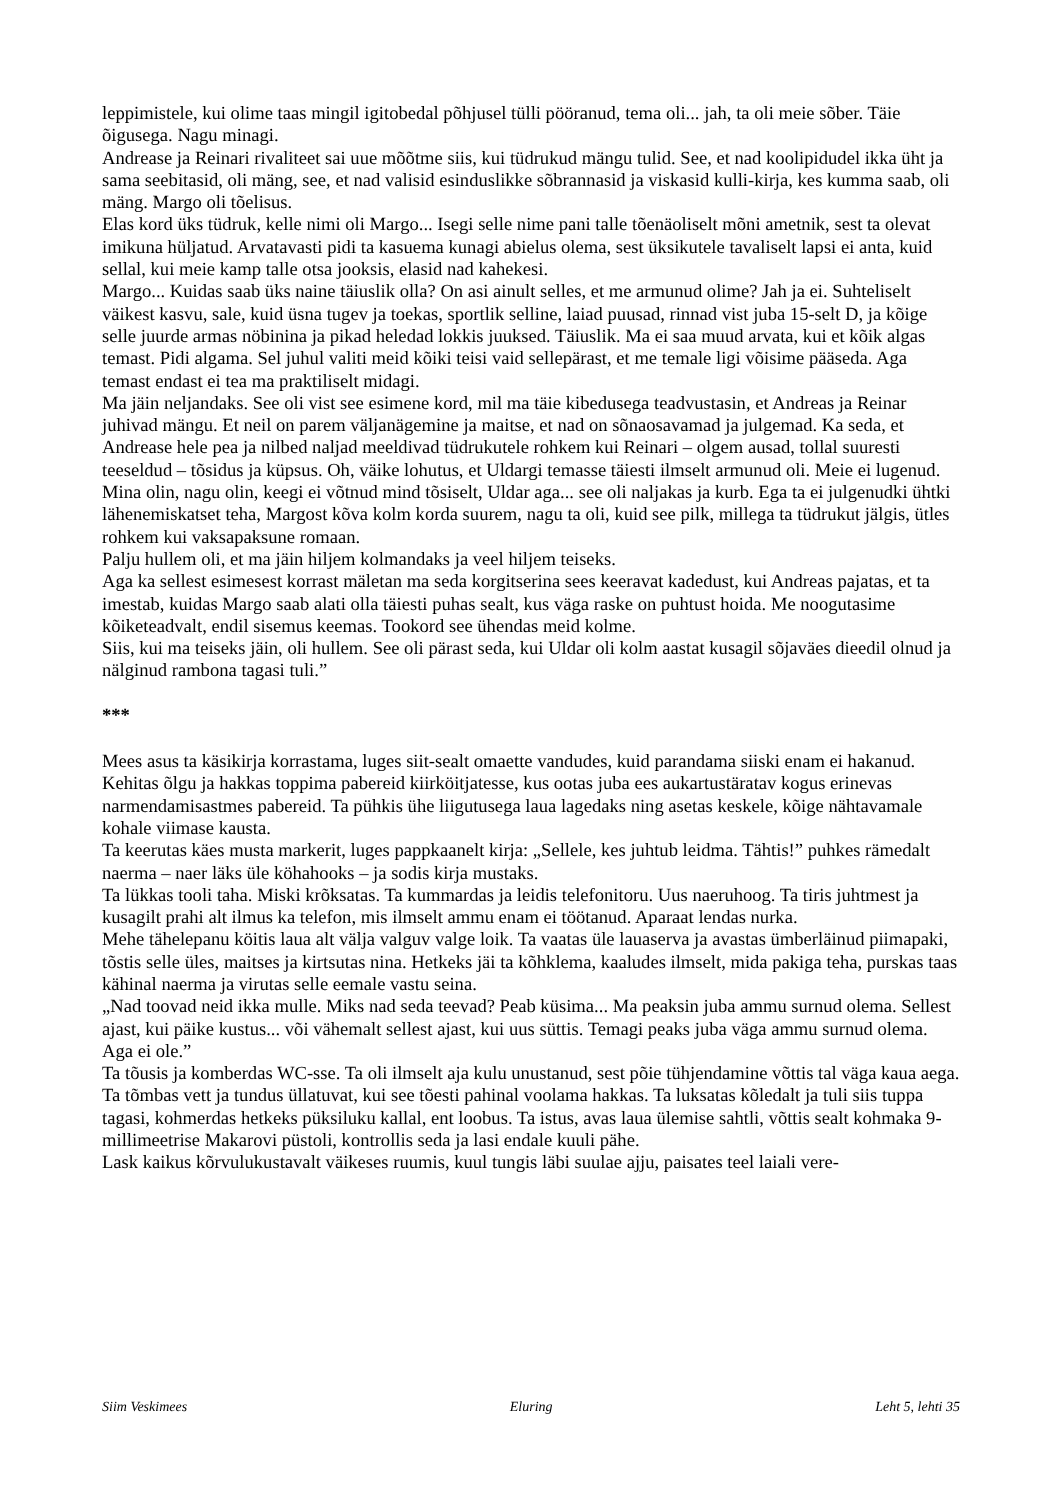leppimistele, kui olime taas mingil igitobedal põhjusel tülli pööranud, tema oli... jah, ta oli meie sõber. Täie õigusega. Nagu minagi.
Andrease ja Reinari rivaliteet sai uue mõõtme siis, kui tüdrukud mängu tulid. See, et nad koolipidudel ikka üht ja sama seebitasid, oli mäng, see, et nad valisid esinduslikke sõbrannasid ja viskasid kulli-kirja, kes kumma saab, oli mäng. Margo oli tõelisus.
Elas kord üks tüdruk, kelle nimi oli Margo... Isegi selle nime pani talle tõenäoliselt mõni ametnik, sest ta olevat imikuna hüljatud. Arvatavasti pidi ta kasuema kunagi abielus olema, sest üksikutele tavaliselt lapsi ei anta, kuid sellal, kui meie kamp talle otsa jooksis, elasid nad kahekesi.
Margo... Kuidas saab üks naine täiuslik olla? On asi ainult selles, et me armunud olime? Jah ja ei. Suhteliselt väikest kasvu, sale, kuid üsna tugev ja toekas, sportlik selline, laiad puusad, rinnad vist juba 15-selt D, ja kõige selle juurde armas nöbinina ja pikad heledad lokkis juuksed. Täiuslik. Ma ei saa muud arvata, kui et kõik algas temast. Pidi algama. Sel juhul valiti meid kõiki teisi vaid sellepärast, et me temale ligi võisime pääseda. Aga temast endast ei tea ma praktiliselt midagi.
Ma jäin neljandaks. See oli vist see esimene kord, mil ma täie kibedusega teadvustasin, et Andreas ja Reinar juhivad mängu. Et neil on parem väljanägemine ja maitse, et nad on sõnaosavamad ja julgemad. Ka seda, et Andrease hele pea ja nilbed naljad meeldivad tüdrukutele rohkem kui Reinari – olgem ausad, tollal suuresti teeseldud – tõsidus ja küpsus. Oh, väike lohutus, et Uldargi temasse täiesti ilmselt armunud oli. Meie ei lugenud. Mina olin, nagu olin, keegi ei võtnud mind tõsiselt, Uldar aga... see oli naljakas ja kurb. Ega ta ei julgenudki ühtki lähenemiskatset teha, Margost kõva kolm korda suurem, nagu ta oli, kuid see pilk, millega ta tüdrukut jälgis, ütles rohkem kui vaksapaksune romaan.
Palju hullem oli, et ma jäin hiljem kolmandaks ja veel hiljem teiseks.
Aga ka sellest esimesest korrast mäletan ma seda korgitserina sees keeravat kadedust, kui Andreas pajatas, et ta imestab, kuidas Margo saab alati olla täiesti puhas sealt, kus väga raske on puhtust hoida. Me noogutasime kõiketeadvalt, endil sisemus keemas. Tookord see ühendas meid kolme.
Siis, kui ma teiseks jäin, oli hullem. See oli pärast seda, kui Uldar oli kolm aastat kusagil sõjaväes dieedil olnud ja nälginud rambona tagasi tuli.”
***
Mees asus ta käsikirja korrastama, luges siit-sealt omaette vandudes, kuid parandama siiski enam ei hakanud. Kehitas õlgu ja hakkas toppima pabereid kiirköitjatesse, kus ootas juba ees aukartustäratav kogus erinevas narmendamisastmes pabereid. Ta pühkis ühe liigutusega laua lagedaks ning asetas keskele, kõige nähtavamale kohale viimase kausta.
Ta keerutas käes musta markerit, luges pappkaanelt kirja: „Sellele, kes juhtub leidma. Tähtis!” puhkes rämedalt naerma – naer läks üle köhahooks – ja sodis kirja mustaks.
Ta lükkas tooli taha. Miski krõksatas. Ta kummardas ja leidis telefonitoru. Uus naeruhoog. Ta tiris juhtmest ja kusagilt prahi alt ilmus ka telefon, mis ilmselt ammu enam ei töötanud. Aparaat lendas nurka.
Mehe tähelepanu köitis laua alt välja valguv valge loik. Ta vaatas üle lauaserva ja avastas ümberläinud piimapaki, tõstis selle üles, maitses ja kirtsutas nina. Hetkeks jäi ta kõhklema, kaaludes ilmselt, mida pakiga teha, purskas taas kähinal naerma ja virutas selle eemale vastu seina.
„Nad toovad neid ikka mulle. Miks nad seda teevad? Peab küsima... Ma peaksin juba ammu surnud olema. Sellest ajast, kui päike kustus... või vähemalt sellest ajast, kui uus süttis. Temagi peaks juba väga ammu surnud olema. Aga ei ole.”
Ta tõusis ja komberdas WC-sse. Ta oli ilmselt aja kulu unustanud, sest põie tühjendamine võttis tal väga kaua aega. Ta tõmbas vett ja tundus üllatuvat, kui see tõesti pahinal voolama hakkas. Ta luksatas kõledalt ja tuli siis tuppa tagasi, kohmerdas hetkeks püksiluku kallal, ent loobus. Ta istus, avas laua ülemise sahtli, võttis sealt kohmaka 9-millimeetrise Makarovi püstoli, kontrollis seda ja lasi endale kuuli pähe.
Lask kaikus kõrvulukustavalt väikeses ruumis, kuul tungis läbi suulae ajju, paisates teel laiali vere-
Siim Veskimees Eluring Leht 5, lehti 35